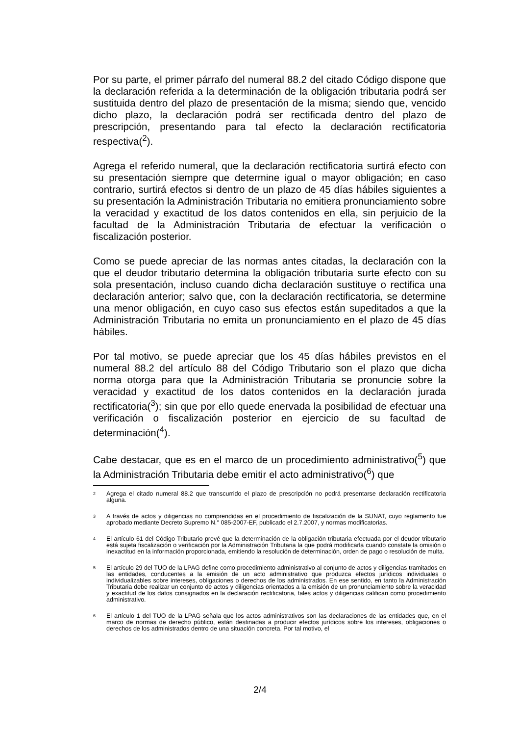Por su parte, el primer párrafo del numeral 88.2 del citado Código dispone que la declaración referida a la determinación de la obligación tributaria podrá ser sustituida dentro del plazo de presentación de la misma; siendo que, vencido dicho plazo, la declaración podrá ser rectificada dentro del plazo de prescripción, presentando para tal efecto la declaración rectificatoria respectiva(<sup>2</sup>).
Agrega el referido numeral, que la declaración rectificatoria surtirá efecto con su presentación siempre que determine igual o mayor obligación; en caso contrario, surtirá efectos si dentro de un plazo de 45 días hábiles siguientes a su presentación la Administración Tributaria no emitiera pronunciamiento sobre la veracidad y exactitud de los datos contenidos en ella, sin perjuicio de la facultad de la Administración Tributaria de efectuar la verificación o fiscalización posterior.
Como se puede apreciar de las normas antes citadas, la declaración con la que el deudor tributario determina la obligación tributaria surte efecto con su sola presentación, incluso cuando dicha declaración sustituye o rectifica una declaración anterior; salvo que, con la declaración rectificatoria, se determine una menor obligación, en cuyo caso sus efectos están supeditados a que la Administración Tributaria no emita un pronunciamiento en el plazo de 45 días hábiles.
Por tal motivo, se puede apreciar que los 45 días hábiles previstos en el numeral 88.2 del artículo 88 del Código Tributario son el plazo que dicha norma otorga para que la Administración Tributaria se pronuncie sobre la veracidad y exactitud de los datos contenidos en la declaración jurada rectificatoria(<sup>3</sup>); sin que por ello quede enervada la posibilidad de efectuar una verificación o fiscalización posterior en ejercicio de su facultad de determinación(<sup>4</sup>).
Cabe destacar, que es en el marco de un procedimiento administrativo(<sup>5</sup>) que la Administración Tributaria debe emitir el acto administrativo(<sup>6</sup>) que
2 Agrega el citado numeral 88.2 que transcurrido el plazo de prescripción no podrá presentarse declaración rectificatoria alguna.
3 A través de actos y diligencias no comprendidas en el procedimiento de fiscalización de la SUNAT, cuyo reglamento fue aprobado mediante Decreto Supremo N.° 085-2007-EF, publicado el 2.7.2007, y normas modificatorias.
4 El artículo 61 del Código Tributario prevé que la determinación de la obligación tributaria efectuada por el deudor tributario está sujeta fiscalización o verificación por la Administración Tributaria la que podrá modificarla cuando constate la omisión o inexactitud en la información proporcionada, emitiendo la resolución de determinación, orden de pago o resolución de multa.
5 El artículo 29 del TUO de la LPAG define como procedimiento administrativo al conjunto de actos y diligencias tramitados en las entidades, conducentes a la emisión de un acto administrativo que produzca efectos jurídicos individuales o individualizables sobre intereses, obligaciones o derechos de los administrados. En ese sentido, en tanto la Administración Tributaria debe realizar un conjunto de actos y diligencias orientados a la emisión de un pronunciamiento sobre la veracidad y exactitud de los datos consignados en la declaración rectificatoria, tales actos y diligencias califican como procedimiento administrativo.
6 El artículo 1 del TUO de la LPAG señala que los actos administrativos son las declaraciones de las entidades que, en el marco de normas de derecho público, están destinadas a producir efectos jurídicos sobre los intereses, obligaciones o derechos de los administrados dentro de una situación concreta. Por tal motivo, el
2/4